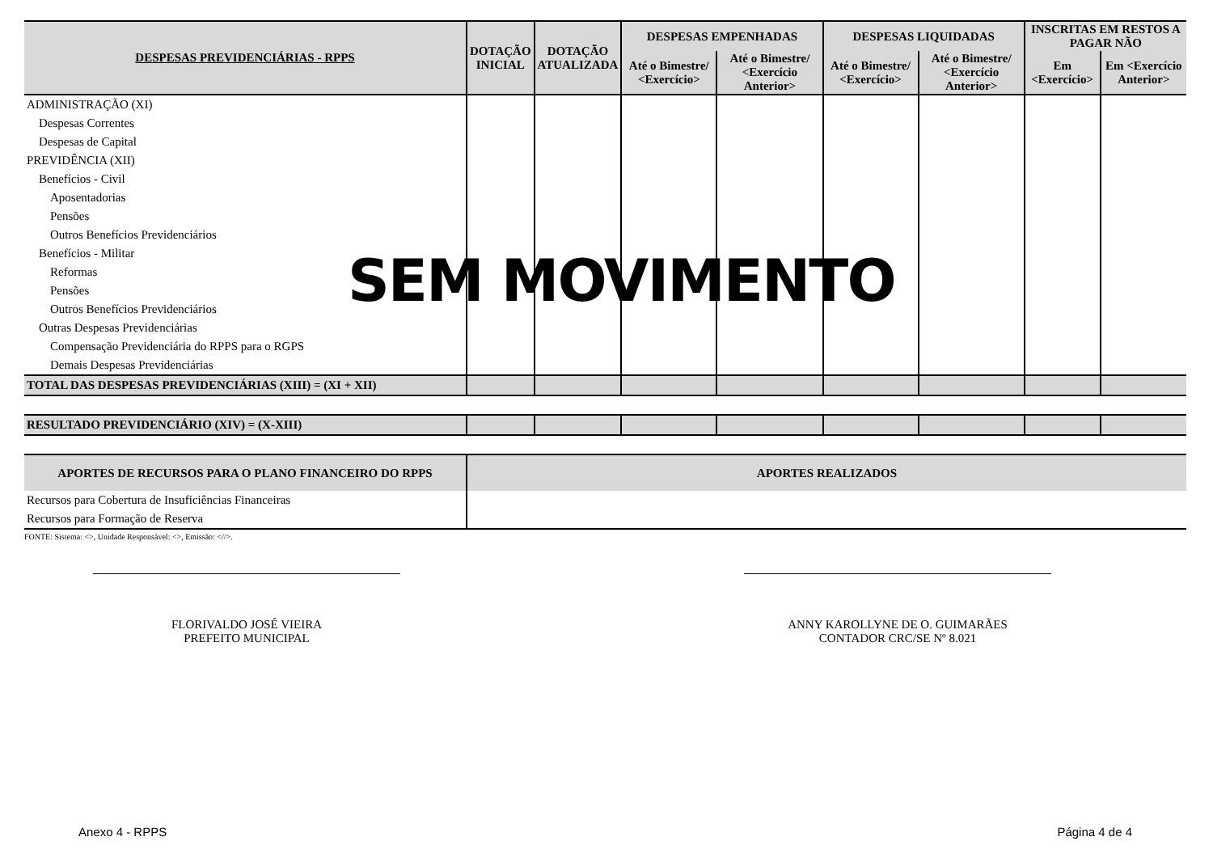| DESPESAS PREVIDENCIÁRIAS - RPPS | DOTAÇÃO INICIAL | DOTAÇÃO ATUALIZADA | DESPESAS EMPENHADAS | | DESPESAS LIQUIDADAS | | INSCRITAS EM RESTOS A PAGAR NÃO | |
| --- | --- | --- | --- | --- | --- | --- | --- | --- |
| | | | Até o Bimestre/ <Exercício> | Até o Bimestre/ <Exercício Anterior> | Até o Bimestre/ <Exercício> | Até o Bimestre/ <Exercício Anterior> | Em <Exercício> | Em <Exercício Anterior> |
| ADMINISTRAÇÃO (XI) | | | | | | | | |
| Despesas Correntes | | | | | | | | |
| Despesas de Capital | | | | | | | | |
| PREVIDÊNCIA (XII) | | | | | | | | |
| Benefícios - Civil | | | | | | | | |
| Aposentadorias | | | | | | | | |
| Pensões | | | | | | | | |
| Outros Benefícios Previdenciários | | | | | | | | |
| Benefícios - Militar | | | | | | | | |
| Reformas | | | | | | | | |
| Pensões | | | | | | | | |
| Outros Benefícios Previdenciários | | | | | | | | |
| Outras Despesas Previdenciárias | | | | | | | | |
| Compensação Previdenciária do RPPS para o RGPS | | | | | | | | |
| Demais Despesas Previdenciárias | | | | | | | | |
| TOTAL DAS DESPESAS PREVIDENCIÁRIAS (XIII) = (XI + XII) | | | | | | | | |
| RESULTADO PREVIDENCIÁRIO (XIV) = (X-XIII) | | | | | | | | |
| APORTES DE RECURSOS PARA O PLANO FINANCEIRO DO RPPS | APORTES REALIZADOS | | | | | | | |
| Recursos para Cobertura de Insuficiências Financeiras | | | | | | | | |
| Recursos para Formação de Reserva | | | | | | | | |
FONTE: Sistema: <>, Unidade Responsável: <>, Emissão: <//>.
FLORIVALDO JOSÉ VIEIRA
PREFEITO MUNICIPAL
ANNY KAROLLYNE DE O. GUIMARÃES
CONTADOR CRC/SE Nº 8.021
SEM MOVIMENTO
Anexo 4 - RPPS Página 4 de 4